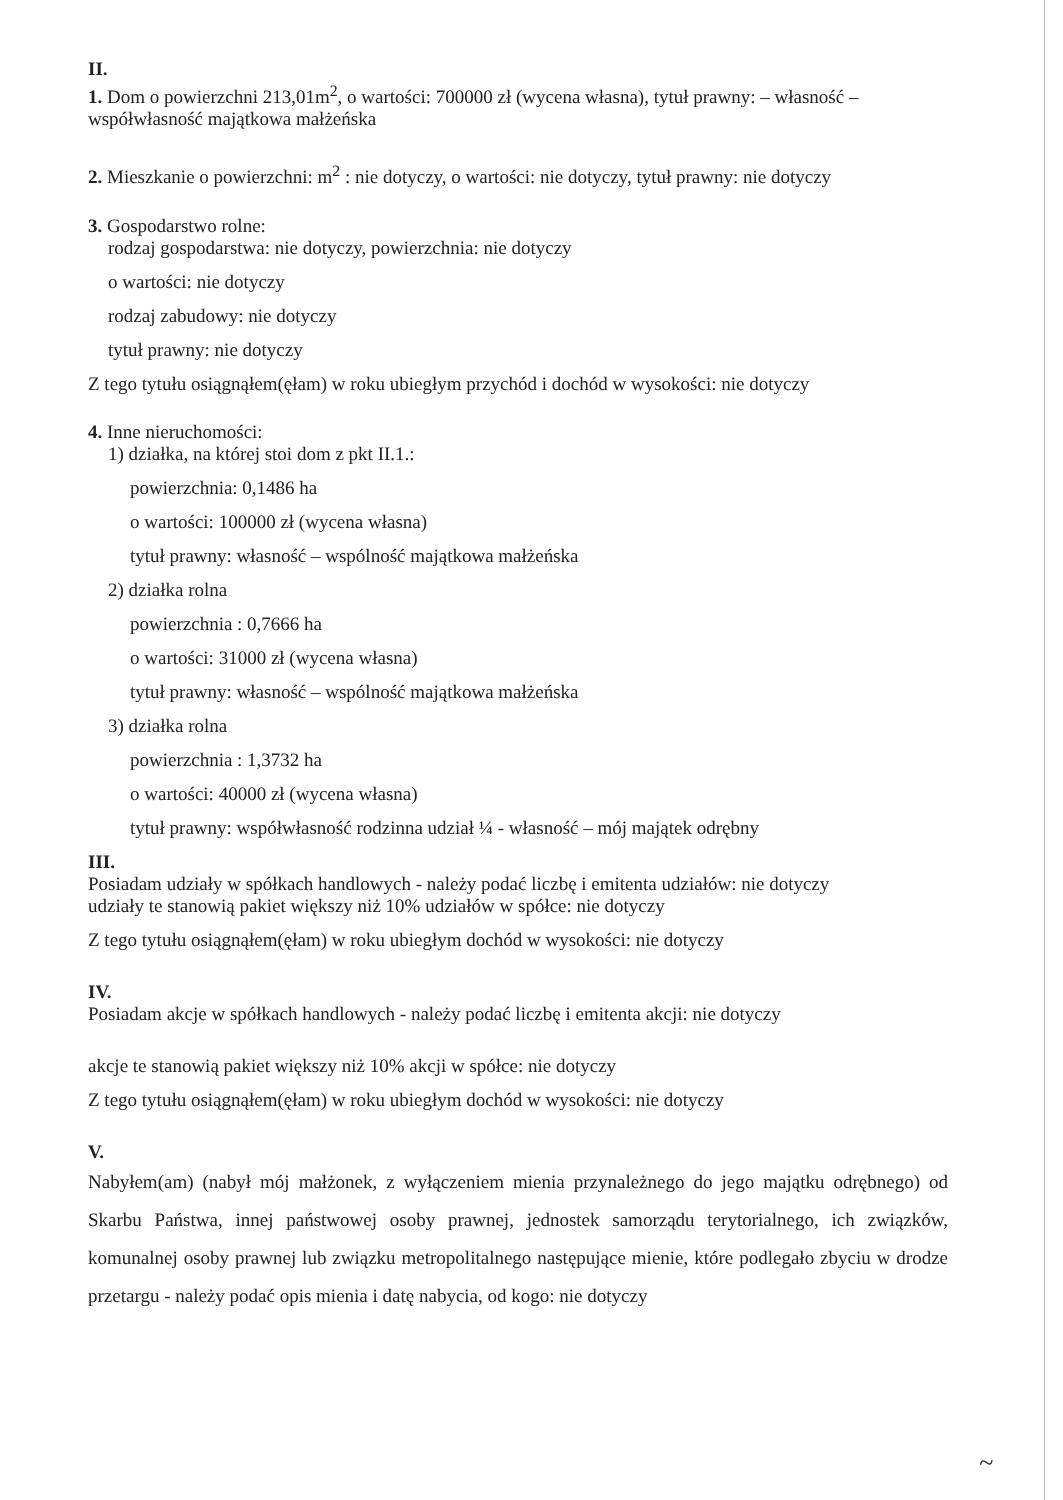II.
1. Dom o powierzchni 213,01m<sup>2</sup>, o wartości: 700000 zł (wycena własna), tytuł prawny: – własność – współwłasność majątkowa małżeńska
2. Mieszkanie o powierzchni: m<sup>2</sup> : nie dotyczy, o wartości: nie dotyczy, tytuł prawny: nie dotyczy
3. Gospodarstwo rolne:
rodzaj gospodarstwa: nie dotyczy, powierzchnia: nie dotyczy
o wartości: nie dotyczy
rodzaj zabudowy: nie dotyczy
tytuł prawny: nie dotyczy
Z tego tytułu osiągnąłem(ęłam) w roku ubiegłym przychód i dochód w wysokości: nie dotyczy
4. Inne nieruchomości:
1) działka, na której stoi dom z pkt II.1.:
powierzchnia: 0,1486 ha
o wartości: 100000 zł (wycena własna)
tytuł prawny: własność – wspólność majątkowa małżeńska
2) działka rolna
powierzchnia : 0,7666 ha
o wartości: 31000 zł (wycena własna)
tytuł prawny: własność – wspólność majątkowa małżeńska
3) działka rolna
powierzchnia : 1,3732 ha
o wartości: 40000 zł (wycena własna)
tytuł prawny: współwłasność rodzinna udział ¼ - własność – mój majątek odrębny
III.
Posiadam udziały w spółkach handlowych - należy podać liczbę i emitenta udziałów: nie dotyczy
udziały te stanowią pakiet większy niż 10% udziałów w spółce: nie dotyczy
Z tego tytułu osiągnąłem(ęłam) w roku ubiegłym dochód w wysokości: nie dotyczy
IV.
Posiadam akcje w spółkach handlowych - należy podać liczbę i emitenta akcji: nie dotyczy
akcje te stanowią pakiet większy niż 10% akcji w spółce: nie dotyczy
Z tego tytułu osiągnąłem(ęłam) w roku ubiegłym dochód w wysokości: nie dotyczy
V.
Nabyłem(am) (nabył mój małżonek, z wyłączeniem mienia przynależnego do jego majątku odrębnego) od Skarbu Państwa, innej państwowej osoby prawnej, jednostek samorządu terytorialnego, ich związków, komunalnej osoby prawnej lub związku metropolitalnego następujące mienie, które podlegało zbyciu w drodze przetargu - należy podać opis mienia i datę nabycia, od kogo: nie dotyczy
~